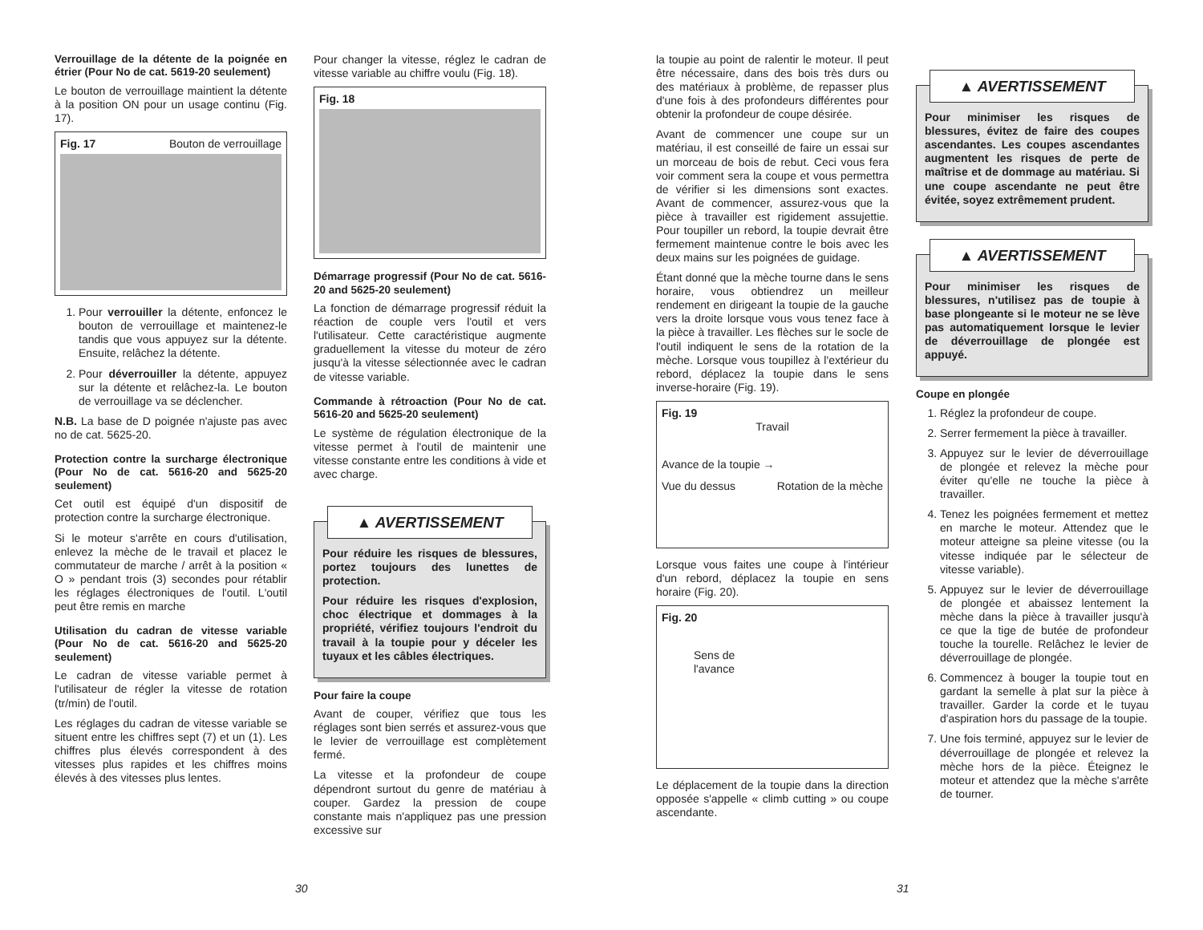Verrouillage de la détente de la poignée en étrier (Pour No de cat. 5619-20 seulement)
Le bouton de verrouillage maintient la détente à la position ON pour un usage continu (Fig. 17).
Fig. 17 Bouton de verrouillage
1. Pour verrouiller la détente, enfoncez le bouton de verrouillage et maintenez-le tandis que vous appuyez sur la détente. Ensuite, relâchez la détente.
2. Pour déverrouiller la détente, appuyez sur la détente et relâchez-la. Le bouton de verrouillage va se déclencher.
N.B. La base de D poignée n'ajuste pas avec no de cat. 5625-20.
Protection contre la surcharge électronique (Pour No de cat. 5616-20 and 5625-20 seulement)
Cet outil est équipé d'un dispositif de protection contre la surcharge électronique.
Si le moteur s'arrête en cours d'utilisation, enlevez la mèche de le travail et placez le commutateur de marche / arrêt à la position « O » pendant trois (3) secondes pour rétablir les réglages électroniques de l'outil. L'outil peut être remis en marche
Utilisation du cadran de vitesse variable (Pour No de cat. 5616-20 and 5625-20 seulement)
Le cadran de vitesse variable permet à l'utilisateur de régler la vitesse de rotation (tr/min) de l'outil.
Les réglages du cadran de vitesse variable se situent entre les chiffres sept (7) et un (1). Les chiffres plus élevés correspondent à des vitesses plus rapides et les chiffres moins élevés à des vitesses plus lentes.
Pour changer la vitesse, réglez le cadran de vitesse variable au chiffre voulu (Fig. 18).
Fig. 18
Démarrage progressif (Pour No de cat. 5616-20 and 5625-20 seulement)
La fonction de démarrage progressif réduit la réaction de couple vers l'outil et vers l'utilisateur. Cette caractéristique augmente graduellement la vitesse du moteur de zéro jusqu'à la vitesse sélectionnée avec le cadran de vitesse variable.
Commande à rétroaction (Pour No de cat. 5616-20 and 5625-20 seulement)
Le système de régulation électronique de la vitesse permet à l'outil de maintenir une vitesse constante entre les conditions à vide et avec charge.
▲ AVERTISSEMENT
Pour réduire les risques de blessures, portez toujours des lunettes de protection.
Pour réduire les risques d'explosion, choc électrique et dommages à la propriété, vérifiez toujours l'endroit du travail à la toupie pour y déceler les tuyaux et les câbles électriques.
Pour faire la coupe
Avant de couper, vérifiez que tous les réglages sont bien serrés et assurez-vous que le levier de verrouillage est complètement fermé.
La vitesse et la profondeur de coupe dépendront surtout du genre de matériau à couper. Gardez la pression de coupe constante mais n'appliquez pas une pression excessive sur
la toupie au point de ralentir le moteur. Il peut être nécessaire, dans des bois très durs ou des matériaux à problème, de repasser plus d'une fois à des profondeurs différentes pour obtenir la profondeur de coupe désirée.
Avant de commencer une coupe sur un matériau, il est conseillé de faire un essai sur un morceau de bois de rebut. Ceci vous fera voir comment sera la coupe et vous permettra de vérifier si les dimensions sont exactes. Avant de commencer, assurez-vous que la pièce à travailler est rigidement assujettie. Pour toupiller un rebord, la toupie devrait être fermement maintenue contre le bois avec les deux mains sur les poignées de guidage.
Étant donné que la mèche tourne dans le sens horaire, vous obtiendrez un meilleur rendement en dirigeant la toupie de la gauche vers la droite lorsque vous vous tenez face à la pièce à travailler. Les flèches sur le socle de l'outil indiquent le sens de la rotation de la mèche. Lorsque vous toupillez à l'extérieur du rebord, déplacez la toupie dans le sens inverse-horaire (Fig. 19).
Fig. 19
Travail
Avance de la toupie →
Vue du dessus Rotation de la mèche
Lorsque vous faites une coupe à l'intérieur d'un rebord, déplacez la toupie en sens horaire (Fig. 20).
Fig. 20
Sens de
l'avance
Le déplacement de la toupie dans la direction opposée s'appelle « climb cutting » ou coupe ascendante.
▲ AVERTISSEMENT
Pour minimiser les risques de blessures, évitez de faire des coupes ascendantes. Les coupes ascendantes augmentent les risques de perte de maîtrise et de dommage au matériau. Si une coupe ascendante ne peut être évitée, soyez extrêmement prudent.
▲ AVERTISSEMENT
Pour minimiser les risques de blessures, n'utilisez pas de toupie à base plongeante si le moteur ne se lève pas automatiquement lorsque le levier de déverrouillage de plongée est appuyé.
Coupe en plongée
1. Réglez la profondeur de coupe.
2. Serrer fermement la pièce à travailler.
3. Appuyez sur le levier de déverrouillage de plongée et relevez la mèche pour éviter qu'elle ne touche la pièce à travailler.
4. Tenez les poignées fermement et mettez en marche le moteur. Attendez que le moteur atteigne sa pleine vitesse (ou la vitesse indiquée par le sélecteur de vitesse variable).
5. Appuyez sur le levier de déverrouillage de plongée et abaissez lentement la mèche dans la pièce à travailler jusqu'à ce que la tige de butée de profondeur touche la tourelle. Relâchez le levier de déverrouillage de plongée.
6. Commencez à bouger la toupie tout en gardant la semelle à plat sur la pièce à travailler. Garder la corde et le tuyau d'aspiration hors du passage de la toupie.
7. Une fois terminé, appuyez sur le levier de déverrouillage de plongée et relevez la mèche hors de la pièce. Éteignez le moteur et attendez que la mèche s'arrête de tourner.
30 31